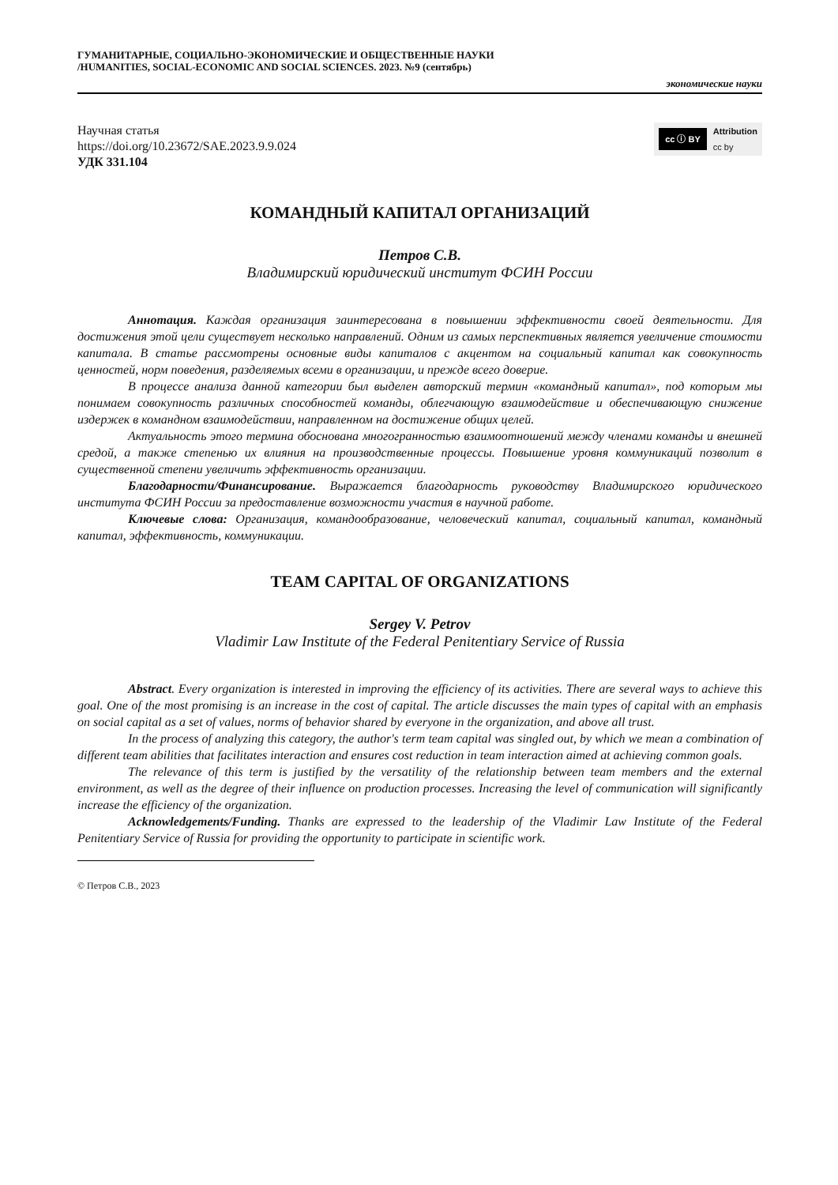ГУМАНИТАРНЫЕ, СОЦИАЛЬНО-ЭКОНОМИЧЕСКИЕ И ОБЩЕСТВЕННЫЕ НАУКИ
/HUMANITIES, SOCIAL-ECONOMIC AND SOCIAL SCIENCES. 2023. №9 (сентябрь)
экономические науки
Научная статья
https://doi.org/10.23672/SAE.2023.9.9.024
УДК 331.104
cc ⓘ BY Attribution
cc by
КОМАНДНЫЙ КАПИТАЛ ОРГАНИЗАЦИЙ
Петров С.В.
Владимирский юридический институт ФСИН России
Аннотация. Каждая организация заинтересована в повышении эффективности своей деятельности. Для достижения этой цели существует несколько направлений. Одним из самых перспективных является увеличение стоимости капитала. В статье рассмотрены основные виды капиталов с акцентом на социальный капитал как совокупность ценностей, норм поведения, разделяемых всеми в организации, и прежде всего доверие.
В процессе анализа данной категории был выделен авторский термин «командный капитал», под которым мы понимаем совокупность различных способностей команды, облегчающую взаимодействие и обеспечивающую снижение издержек в командном взаимодействии, направленном на достижение общих целей.
Актуальность этого термина обоснована многогранностью взаимоотношений между членами команды и внешней средой, а также степенью их влияния на производственные процессы. Повышение уровня коммуникаций позволит в существенной степени увеличить эффективность организации.
Благодарности/Финансирование. Выражается благодарность руководству Владимирского юридического института ФСИН России за предоставление возможности участия в научной работе.
Ключевые слова: Организация, командообразование, человеческий капитал, социальный капитал, командный капитал, эффективность, коммуникации.
TEAM CAPITAL OF ORGANIZATIONS
Sergey V. Petrov
Vladimir Law Institute of the Federal Penitentiary Service of Russia
Abstract. Every organization is interested in improving the efficiency of its activities. There are several ways to achieve this goal. One of the most promising is an increase in the cost of capital. The article discusses the main types of capital with an emphasis on social capital as a set of values, norms of behavior shared by everyone in the organization, and above all trust.
In the process of analyzing this category, the author's term team capital was singled out, by which we mean a combination of different team abilities that facilitates interaction and ensures cost reduction in team interaction aimed at achieving common goals.
The relevance of this term is justified by the versatility of the relationship between team members and the external environment, as well as the degree of their influence on production processes. Increasing the level of communication will significantly increase the efficiency of the organization.
Acknowledgements/Funding. Thanks are expressed to the leadership of the Vladimir Law Institute of the Federal Penitentiary Service of Russia for providing the opportunity to participate in scientific work.
© Петров С.В., 2023